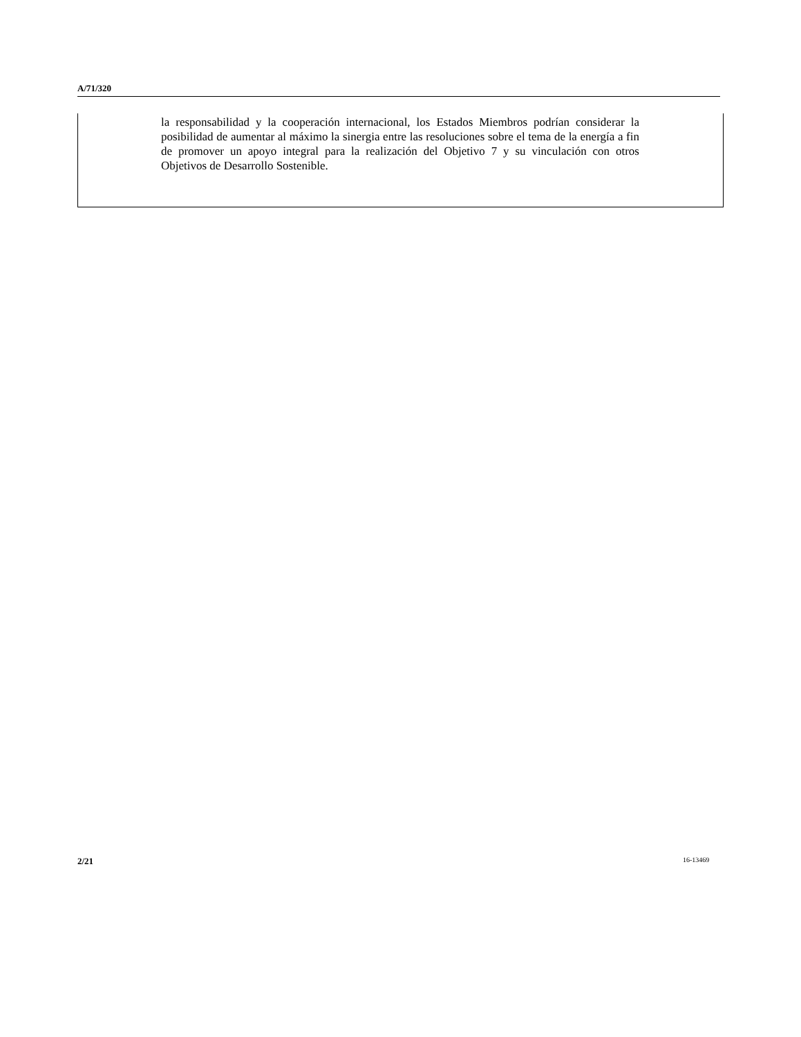A/71/320
la responsabilidad y la cooperación internacional, los Estados Miembros podrían considerar la posibilidad de aumentar al máximo la sinergia entre las resoluciones sobre el tema de la energía a fin de promover un apoyo integral para la realización del Objetivo 7 y su vinculación con otros Objetivos de Desarrollo Sostenible.
2/21 16-13469